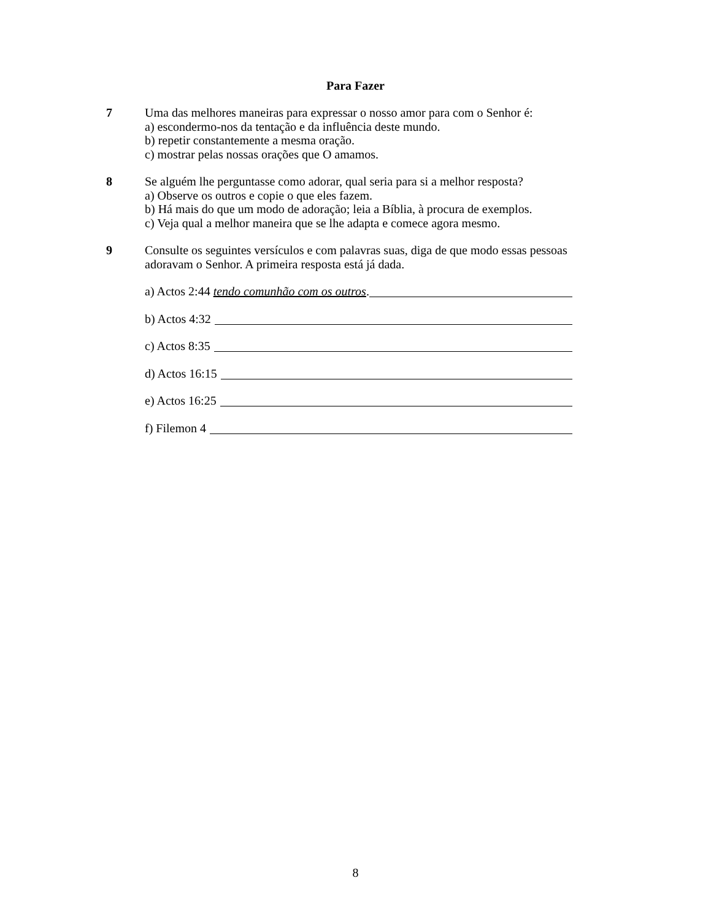Para Fazer
7 Uma das melhores maneiras para expressar o nosso amor para com o Senhor é:
a) escondermo-nos da tentação e da influência deste mundo.
b) repetir constantemente a mesma oração.
c) mostrar pelas nossas orações que O amamos.
8 Se alguém lhe perguntasse como adorar, qual seria para si a melhor resposta?
a) Observe os outros e copie o que eles fazem.
b) Há mais do que um modo de adoração; leia a Bíblia, à procura de exemplos.
c) Veja qual a melhor maneira que se lhe adapta e comece agora mesmo.
9 Consulte os seguintes versículos e com palavras suas, diga de que modo essas pessoas adoravam o Senhor. A primeira resposta está já dada.
a) Actos 2:44 tendo comunhão com os outros.
b) Actos 4:32
c) Actos 8:35
d) Actos 16:15
e) Actos 16:25
f) Filemon 4
8